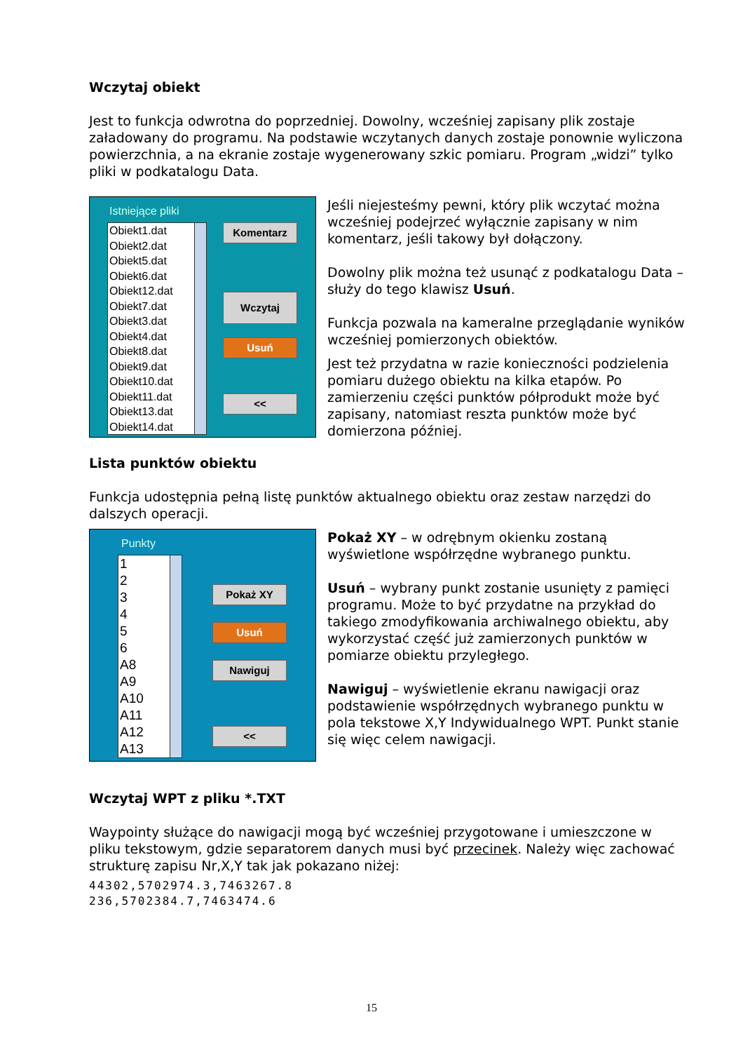Wczytaj obiekt
Jest to funkcja odwrotna do poprzedniej. Dowolny, wcześniej zapisany plik zostaje załadowany do programu. Na podstawie wczytanych danych zostaje ponownie wyliczona powierzchnia, a na ekranie zostaje wygenerowany szkic pomiaru. Program „widzi” tylko pliki w podkatalogu Data.
Istniejące pliki
Obiekt1.dat
Obiekt2.dat
Obiekt5.dat
Obiekt6.dat
Obiekt12.dat
Obiekt7.dat
Obiekt3.dat
Obiekt4.dat
Obiekt8.dat
Obiekt9.dat
Obiekt10.dat
Obiekt11.dat
Obiekt13.dat
Obiekt14.dat
Komentarz
Wczytaj
Usuń
<<
Jeśli niejesteśmy pewni, który plik wczytać można wcześniej podejrzeć wyłącznie zapisany w nim komentarz, jeśli takowy był dołączony.
Dowolny plik można też usunąć z podkatalogu Data – służy do tego klawisz Usuń.
Funkcja pozwala na kameralne przeglądanie wyników wcześniej pomierzonych obiektów.
Jest też przydatna w razie konieczności podzielenia pomiaru dużego obiektu na kilka etapów. Po zamierzeniu części punktów półprodukt może być zapisany, natomiast reszta punktów może być domierzona później.
Lista punktów obiektu
Funkcja udostępnia pełną listę punktów aktualnego obiektu oraz zestaw narzędzi do dalszych operacji.
Punkty
1
2
3
4
5
6
A8
A9
A10
A11
A12
A13
Pokaż XY
Usuń
Nawiguj
<<
Pokaż XY – w odrębnym okienku zostaną wyświetlone współrzędne wybranego punktu.
Usuń – wybrany punkt zostanie usunięty z pamięci programu. Może to być przydatne na przykład do takiego zmodyfikowania archiwalnego obiektu, aby wykorzystać część już zamierzonych punktów w pomiarze obiektu przyległego.
Nawiguj – wyświetlenie ekranu nawigacji oraz podstawienie współrzędnych wybranego punktu w pola tekstowe X,Y Indywidualnego WPT. Punkt stanie się więc celem nawigacji.
Wczytaj WPT z pliku *.TXT
Waypointy służące do nawigacji mogą być wcześniej przygotowane i umieszczone w pliku tekstowym, gdzie separatorem danych musi być przecinek. Należy więc zachować strukturę zapisu Nr,X,Y tak jak pokazano niżej:
44302,5702974.3,7463267.8
236,5702384.7,7463474.6
15